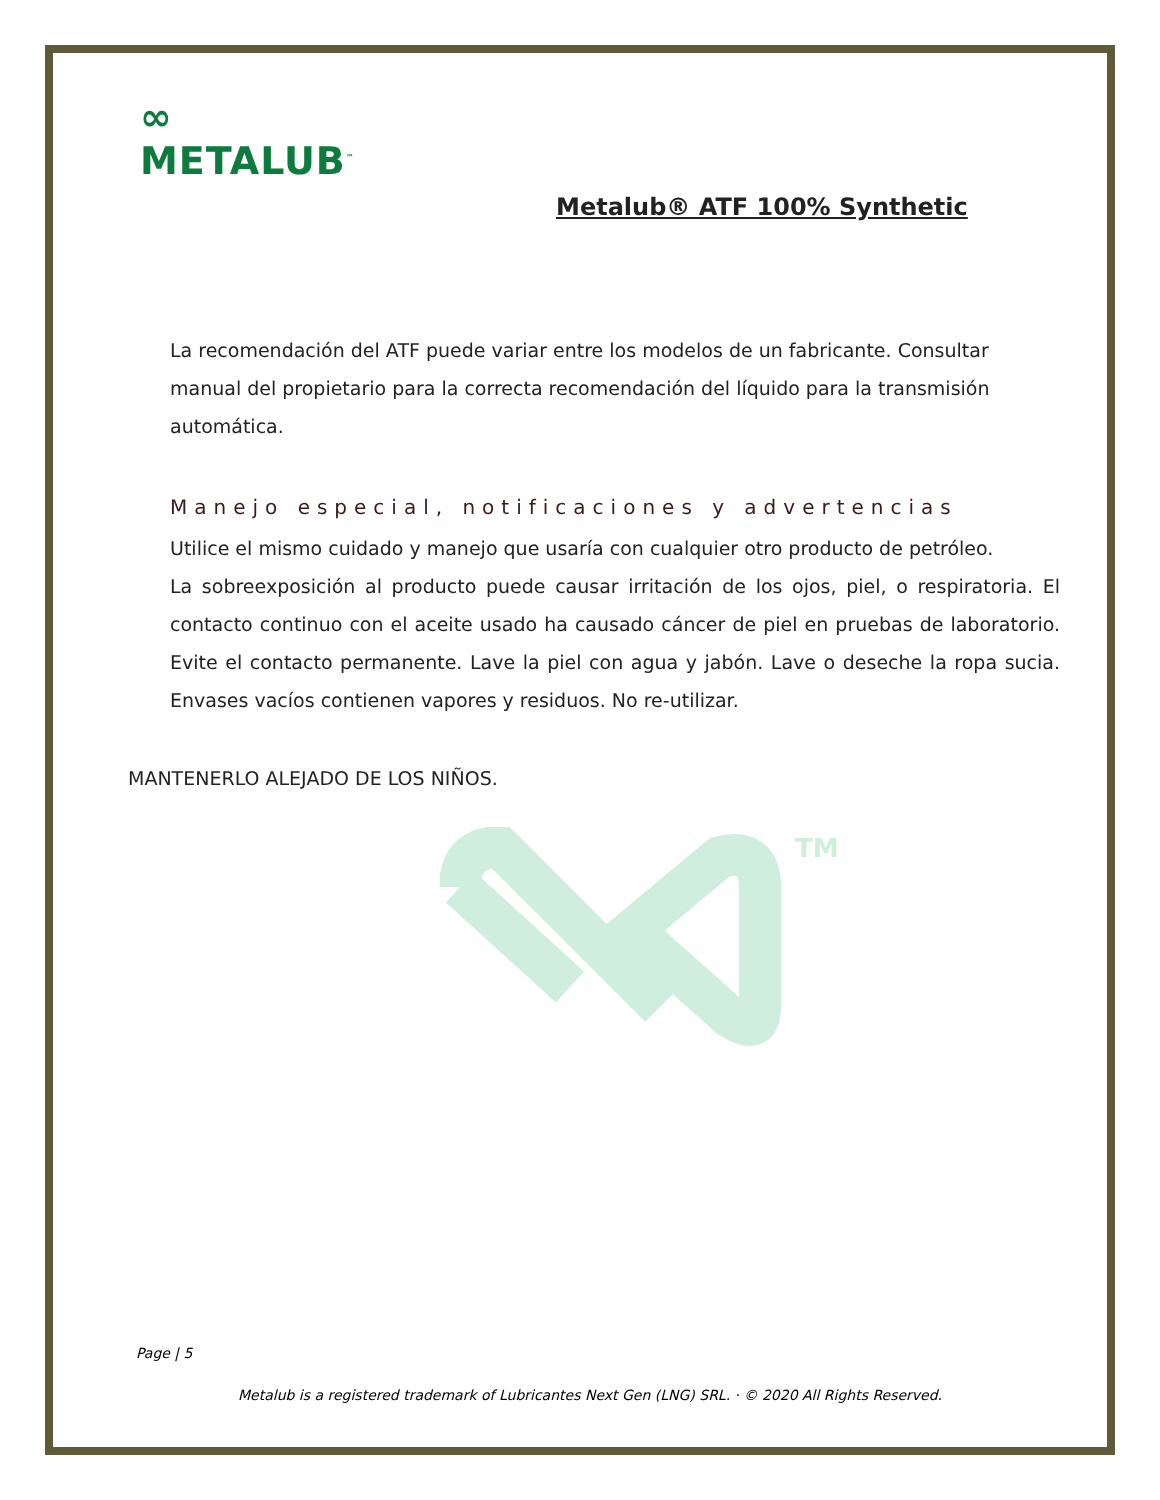∞
METALUB<sup>™</sup>
Metalub® ATF 100% Synthetic
La recomendación del ATF puede variar entre los modelos de un fabricante. Consultar manual del propietario para la correcta recomendación del líquido para la transmisión automática.
Manejo especial, notificaciones y advertencias
Utilice el mismo cuidado y manejo que usaría con cualquier otro producto de petróleo.
La sobreexposición al producto puede causar irritación de los ojos, piel, o respiratoria. El contacto continuo con el aceite usado ha causado cáncer de piel en pruebas de laboratorio. Evite el contacto permanente. Lave la piel con agua y jabón. Lave o deseche la ropa sucia. Envases vacíos contienen vapores y residuos. No re-utilizar.
MANTENERLO ALEJADO DE LOS NIÑOS.
TM
Page | 5
Metalub is a registered trademark of Lubricantes Next Gen (LNG) SRL. · © 2020 All Rights Reserved.